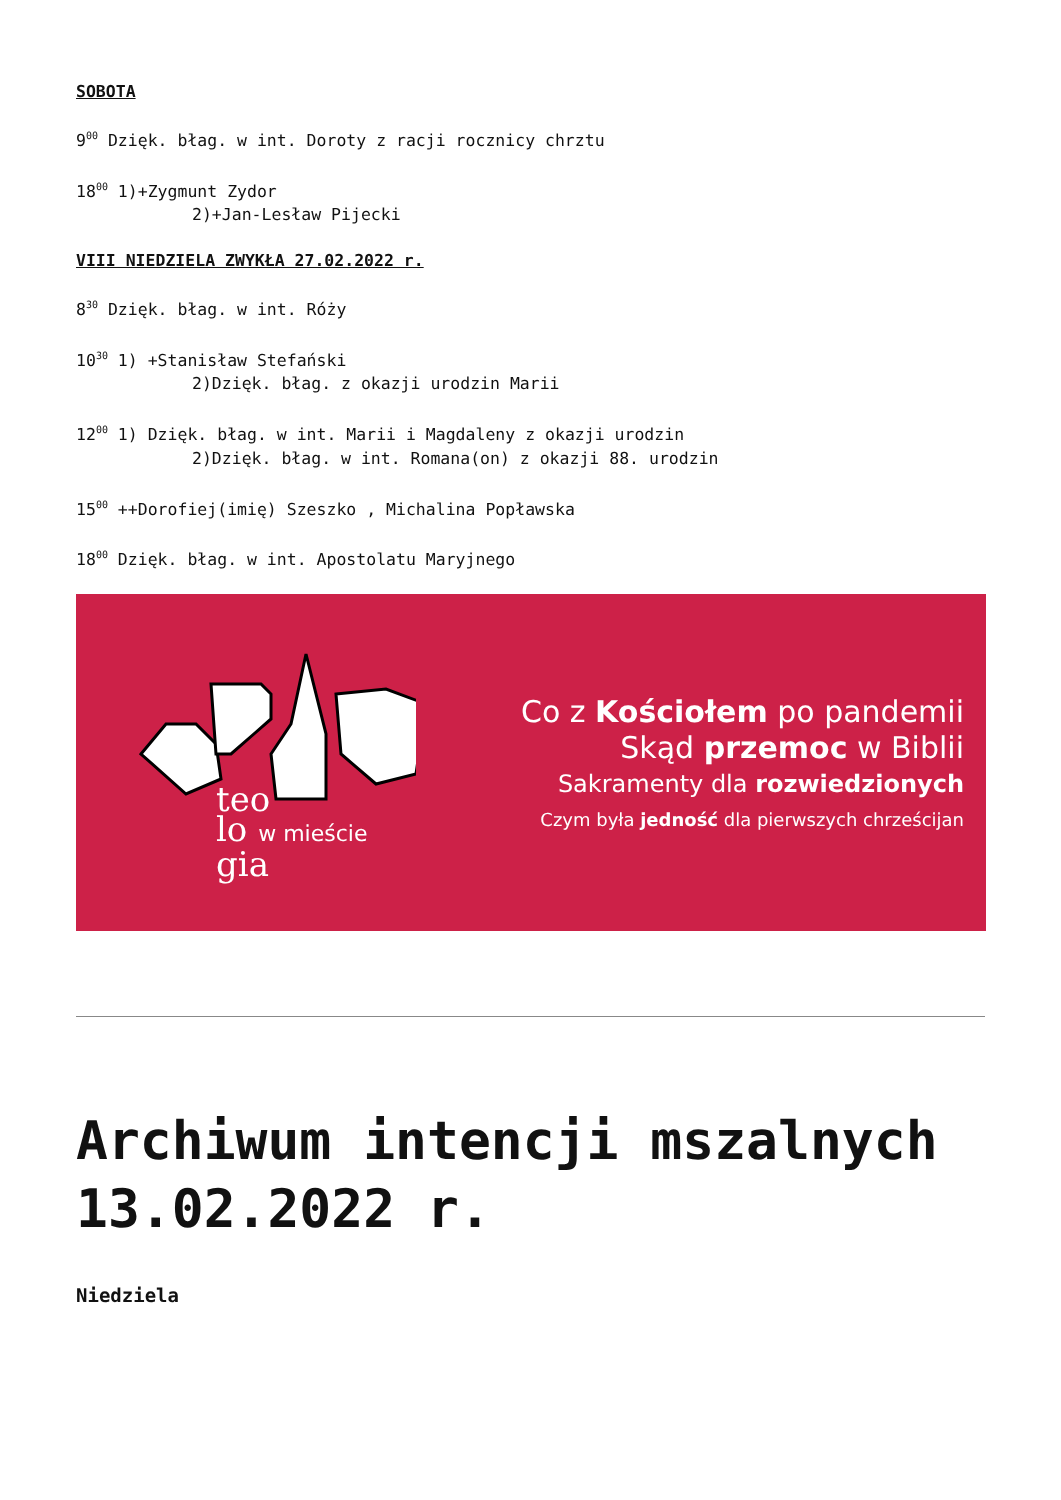SOBOTA
9<sup>00</sup> Dzięk. błag. w int. Doroty z racji rocznicy chrztu
18<sup>00</sup> 1)+Zygmunt Zydor
2)+Jan-Lesław Pijecki
VIII NIEDZIELA ZWYKŁA 27.02.2022 r.
8<sup>30</sup> Dzięk. błag. w int. Róży
10<sup>30</sup> 1) +Stanisław Stefański
2)Dzięk. błag. z okazji urodzin Marii
12<sup>00</sup> 1) Dzięk. błag. w int. Marii i Magdaleny z okazji urodzin
2)Dzięk. błag. w int. Romana(on) z okazji 88. urodzin
15<sup>00</sup> ++Dorofiej(imię) Szeszko , Michalina Popławska
18<sup>00</sup> Dzięk. błag. w int. Apostolatu Maryjnego
teo
lo w mieście
gia
Co z Kościołem po pandemii
Skąd przemoc w Biblii
Sakramenty dla rozwiedzionych
Czym była jedność dla pierwszych chrześcijan
Archiwum intencji mszalnych 13.02.2022 r.
Niedziela